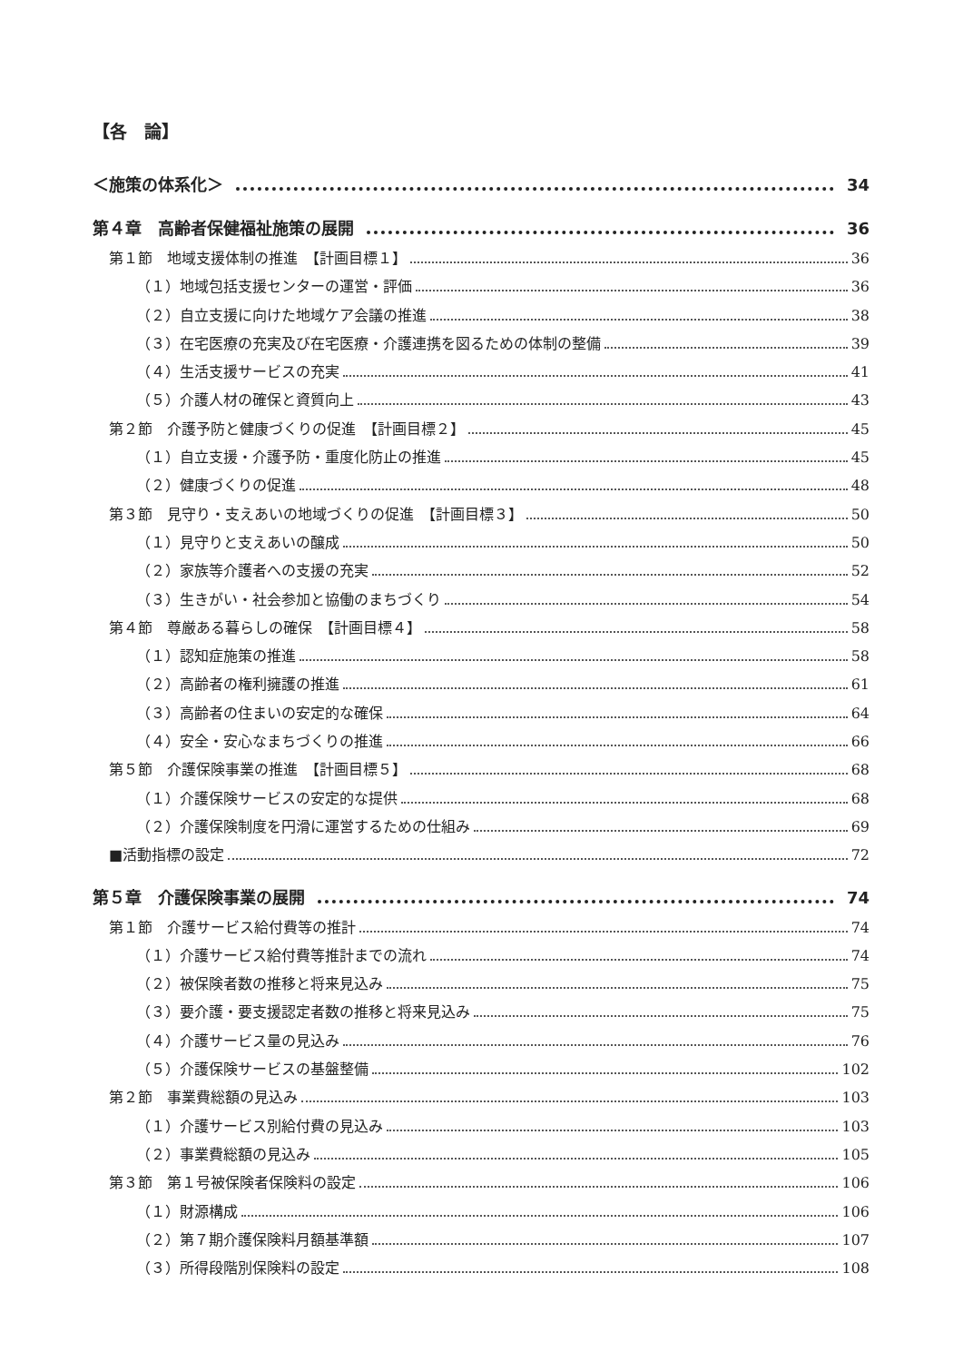【各　論】
＜施策の体系化＞ 34
第４章　高齢者保健福祉施策の展開 36
第１節　地域支援体制の推進　【計画目標１】 36
（１）地域包括支援センターの運営・評価 36
（２）自立支援に向けた地域ケア会議の推進 38
（３）在宅医療の充実及び在宅医療・介護連携を図るための体制の整備 39
（４）生活支援サービスの充実 41
（５）介護人材の確保と資質向上 43
第２節　介護予防と健康づくりの促進　【計画目標２】 45
（１）自立支援・介護予防・重度化防止の推進 45
（２）健康づくりの促進 48
第３節　見守り・支えあいの地域づくりの促進　【計画目標３】 50
（１）見守りと支えあいの醸成 50
（２）家族等介護者への支援の充実 52
（３）生きがい・社会参加と協働のまちづくり 54
第４節　尊厳ある暮らしの確保　【計画目標４】 58
（１）認知症施策の推進 58
（２）高齢者の権利擁護の推進 61
（３）高齢者の住まいの安定的な確保 64
（４）安全・安心なまちづくりの推進 66
第５節　介護保険事業の推進　【計画目標５】 68
（１）介護保険サービスの安定的な提供 68
（２）介護保険制度を円滑に運営するための仕組み 69
■活動指標の設定 72
第５章　介護保険事業の展開 74
第１節　介護サービス給付費等の推計 74
（１）介護サービス給付費等推計までの流れ 74
（２）被保険者数の推移と将来見込み 75
（３）要介護・要支援認定者数の推移と将来見込み 75
（４）介護サービス量の見込み 76
（５）介護保険サービスの基盤整備 102
第２節　事業費総額の見込み 103
（１）介護サービス別給付費の見込み 103
（２）事業費総額の見込み 105
第３節　第１号被保険者保険料の設定 106
（１）財源構成 106
（２）第７期介護保険料月額基準額 107
（３）所得段階別保険料の設定 108